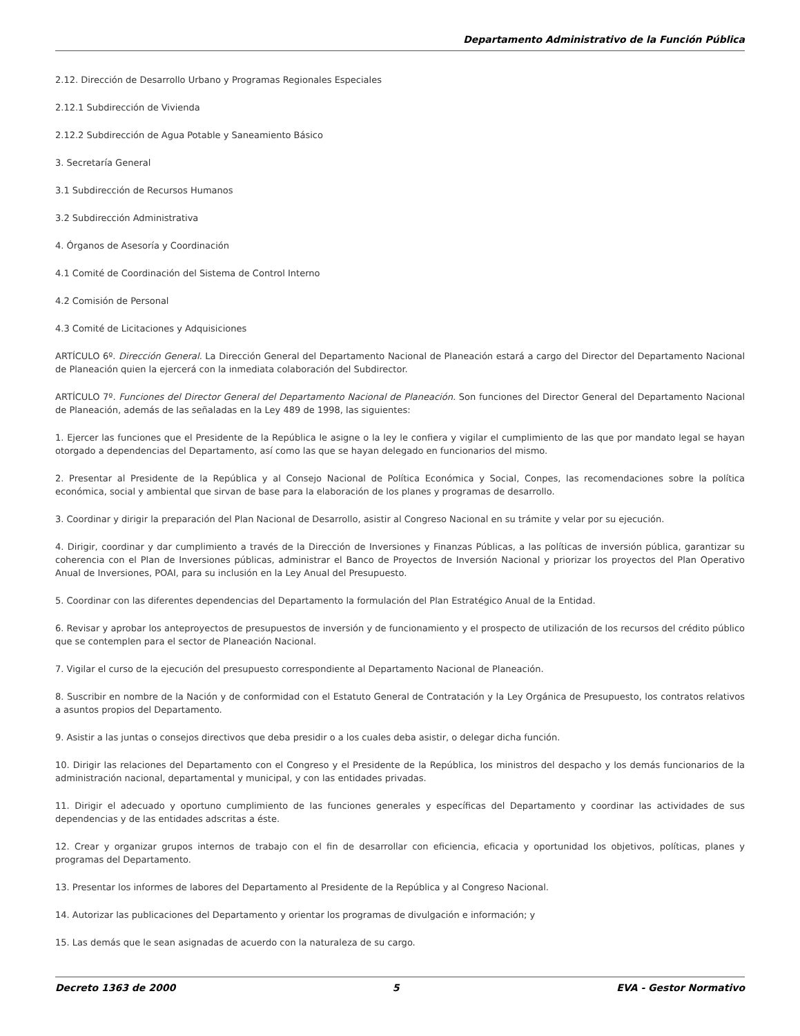Departamento Administrativo de la Función Pública
2.12. Dirección de Desarrollo Urbano y Programas Regionales Especiales
2.12.1 Subdirección de Vivienda
2.12.2 Subdirección de Agua Potable y Saneamiento Básico
3. Secretaría General
3.1 Subdirección de Recursos Humanos
3.2 Subdirección Administrativa
4. Órganos de Asesoría y Coordinación
4.1 Comité de Coordinación del Sistema de Control Interno
4.2 Comisión de Personal
4.3 Comité de Licitaciones y Adquisiciones
ARTÍCULO 6º. Dirección General. La Dirección General del Departamento Nacional de Planeación estará a cargo del Director del Departamento Nacional de Planeación quien la ejercerá con la inmediata colaboración del Subdirector.
ARTÍCULO 7º. Funciones del Director General del Departamento Nacional de Planeación. Son funciones del Director General del Departamento Nacional de Planeación, además de las señaladas en la Ley 489 de 1998, las siguientes:
1. Ejercer las funciones que el Presidente de la República le asigne o la ley le confiera y vigilar el cumplimiento de las que por mandato legal se hayan otorgado a dependencias del Departamento, así como las que se hayan delegado en funcionarios del mismo.
2. Presentar al Presidente de la República y al Consejo Nacional de Política Económica y Social, Conpes, las recomendaciones sobre la política económica, social y ambiental que sirvan de base para la elaboración de los planes y programas de desarrollo.
3. Coordinar y dirigir la preparación del Plan Nacional de Desarrollo, asistir al Congreso Nacional en su trámite y velar por su ejecución.
4. Dirigir, coordinar y dar cumplimiento a través de la Dirección de Inversiones y Finanzas Públicas, a las políticas de inversión pública, garantizar su coherencia con el Plan de Inversiones públicas, administrar el Banco de Proyectos de Inversión Nacional y priorizar los proyectos del Plan Operativo Anual de Inversiones, POAI, para su inclusión en la Ley Anual del Presupuesto.
5. Coordinar con las diferentes dependencias del Departamento la formulación del Plan Estratégico Anual de la Entidad.
6. Revisar y aprobar los anteproyectos de presupuestos de inversión y de funcionamiento y el prospecto de utilización de los recursos del crédito público que se contemplen para el sector de Planeación Nacional.
7. Vigilar el curso de la ejecución del presupuesto correspondiente al Departamento Nacional de Planeación.
8. Suscribir en nombre de la Nación y de conformidad con el Estatuto General de Contratación y la Ley Orgánica de Presupuesto, los contratos relativos a asuntos propios del Departamento.
9. Asistir a las juntas o consejos directivos que deba presidir o a los cuales deba asistir, o delegar dicha función.
10. Dirigir las relaciones del Departamento con el Congreso y el Presidente de la República, los ministros del despacho y los demás funcionarios de la administración nacional, departamental y municipal, y con las entidades privadas.
11. Dirigir el adecuado y oportuno cumplimiento de las funciones generales y específicas del Departamento y coordinar las actividades de sus dependencias y de las entidades adscritas a éste.
12. Crear y organizar grupos internos de trabajo con el fin de desarrollar con eficiencia, eficacia y oportunidad los objetivos, políticas, planes y programas del Departamento.
13. Presentar los informes de labores del Departamento al Presidente de la República y al Congreso Nacional.
14. Autorizar las publicaciones del Departamento y orientar los programas de divulgación e información; y
15. Las demás que le sean asignadas de acuerdo con la naturaleza de su cargo.
Decreto 1363 de 2000 5 EVA - Gestor Normativo